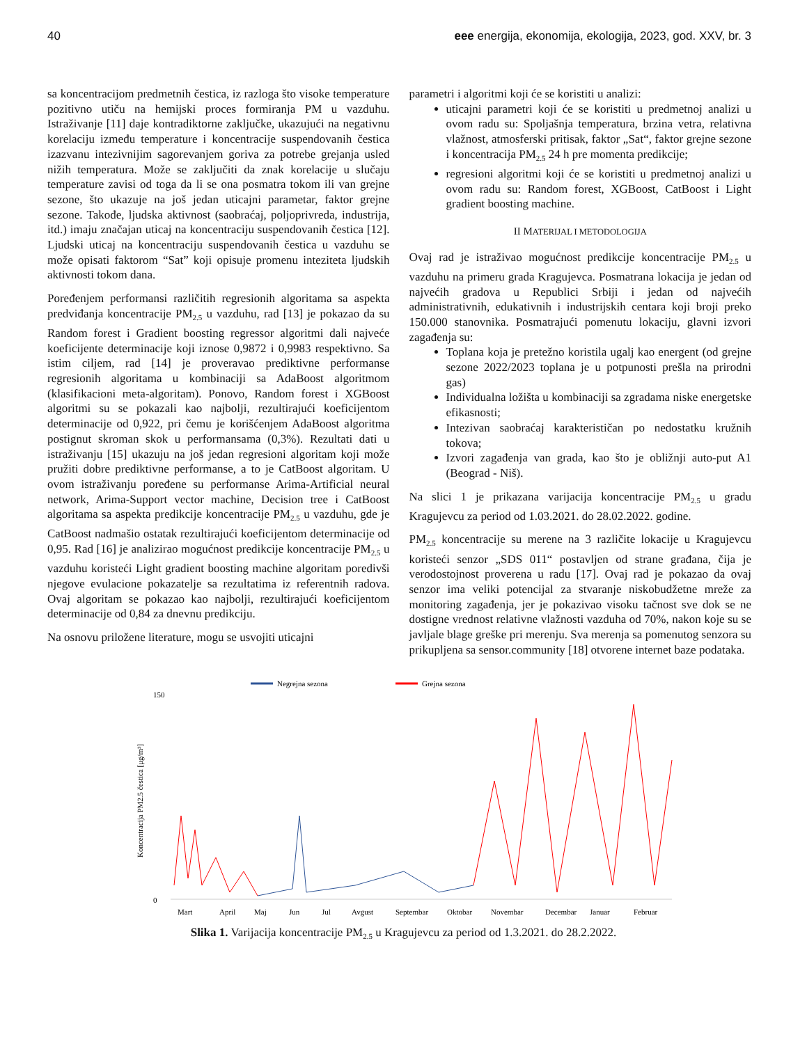40 eee energija, ekonomija, ekologija, 2023, god. XXV, br. 3
sa koncentracijom predmetnih čestica, iz razloga što visoke temperature pozitivno utiču na hemijski proces formiranja PM u vazduhu. Istraživanje [11] daje kontradiktorne zaključke, ukazujući na negativnu korelaciju između temperature i koncentracije suspendovanih čestica izazvanu intezivnijim sagorevanjem goriva za potrebe grejanja usled nižih temperatura. Može se zaključiti da znak korelacije u slučaju temperature zavisi od toga da li se ona posmatra tokom ili van grejne sezone, što ukazuje na još jedan uticajni parametar, faktor grejne sezone. Takođe, ljudska aktivnost (saobraćaj, poljoprivreda, industrija, itd.) imaju značajan uticaj na koncentraciju suspendovanih čestica [12]. Ljudski uticaj na koncentraciju suspendovanih čestica u vazduhu se može opisati faktorom “Sat” koji opisuje promenu inteziteta ljudskih aktivnosti tokom dana.
Poređenjem performansi različitih regresionih algoritama sa aspekta predviđanja koncentracije PM<sub>2.5</sub> u vazduhu, rad [13] je pokazao da su Random forest i Gradient boosting regressor algoritmi dali najveće koeficijente determinacije koji iznose 0,9872 i 0,9983 respektivno. Sa istim ciljem, rad [14] je proveravao prediktivne performanse regresionih algoritama u kombinaciji sa AdaBoost algoritmom (klasifikacioni meta-algoritam). Ponovo, Random forest i XGBoost algoritmi su se pokazali kao najbolji, rezultirajući koeficijentom determinacije od 0,922, pri čemu je korišćenjem AdaBoost algoritma postignut skroman skok u performansama (0,3%). Rezultati dati u istraživanju [15] ukazuju na još jedan regresioni algoritam koji može pružiti dobre prediktivne performanse, a to je CatBoost algoritam. U ovom istraživanju poređene su performanse Arima-Artificial neural network, Arima-Support vector machine, Decision tree i CatBoost algoritama sa aspekta predikcije koncentracije PM<sub>2.5</sub> u vazduhu, gde je CatBoost nadmašio ostatak rezultirajući koeficijentom determinacije od 0,95. Rad [16] je analizirao mogućnost predikcije koncentracije PM<sub>2.5</sub> u vazduhu koristeći Light gradient boosting machine algoritam poredivši njegove evulacione pokazatelje sa rezultatima iz referentnih radova. Ovaj algoritam se pokazao kao najbolji, rezultirajući koeficijentom determinacije od 0,84 za dnevnu predikciju.
Na osnovu priložene literature, mogu se usvojiti uticajni
parametri i algoritmi koji će se koristiti u analizi:
uticajni parametri koji će se koristiti u predmetnoj analizi u ovom radu su: Spoljašnja temperatura, brzina vetra, relativna vlažnost, atmosferski pritisak, faktor „Sat“, faktor grejne sezone i koncentracija PM<sub>2.5</sub> 24 h pre momenta predikcije;
regresioni algoritmi koji će se koristiti u predmetnoj analizi u ovom radu su: Random forest, XGBoost, CatBoost i Light gradient boosting machine.
II MATERIJAL I METODOLOGIJA
Ovaj rad je istraživao mogućnost predikcije koncentracije PM<sub>2.5</sub> u vazduhu na primeru grada Kragujevca. Posmatrana lokacija je jedan od najvećih gradova u Republici Srbiji i jedan od najvećih administrativnih, edukativnih i industrijskih centara koji broji preko 150.000 stanovnika. Posmatrajući pomenutu lokaciju, glavni izvori zagađenja su:
Toplana koja je pretežno koristila ugalj kao energent (od grejne sezone 2022/2023 toplana je u potpunosti prešla na prirodni gas)
Individualna ložišta u kombinaciji sa zgradama niske energetske efikasnosti;
Intezivan saobraćaj karakterističan po nedostatku kružnih tokova;
Izvori zagađenja van grada, kao što je obližnji auto-put A1 (Beograd - Niš).
Na slici 1 je prikazana varijacija koncentracije PM<sub>2.5</sub> u gradu Kragujevcu za period od 1.03.2021. do 28.02.2022. godine.
PM<sub>2.5</sub> koncentracije su merene na 3 različite lokacije u Kragujevcu koristeći senzor „SDS 011“ postavljen od strane građana, čija je verodostojnost proverena u radu [17]. Ovaj rad je pokazao da ovaj senzor ima veliki potencijal za stvaranje niskobudžetne mreže za monitoring zagađenja, jer je pokazivao visoku tačnost sve dok se ne dostigne vrednost relativne vlažnosti vazduha od 70%, nakon koje su se javljale blage greške pri merenju. Sva merenja sa pomenutog senzora su prikupljena sa sensor.community [18] otvorene internet baze podataka.
Negrejna sezona
Grejna sezona
150
0
Koncentracija PM2.5 čestica [μg/m³]
Mart
April
Maj
Jun
Jul
Avgust
Septembar
Oktobar
Novembar
Decembar
Januar
Februar
Slika 1. Varijacija koncentracije PM<sub>2.5</sub> u Kragujevcu za period od 1.3.2021. do 28.2.2022.